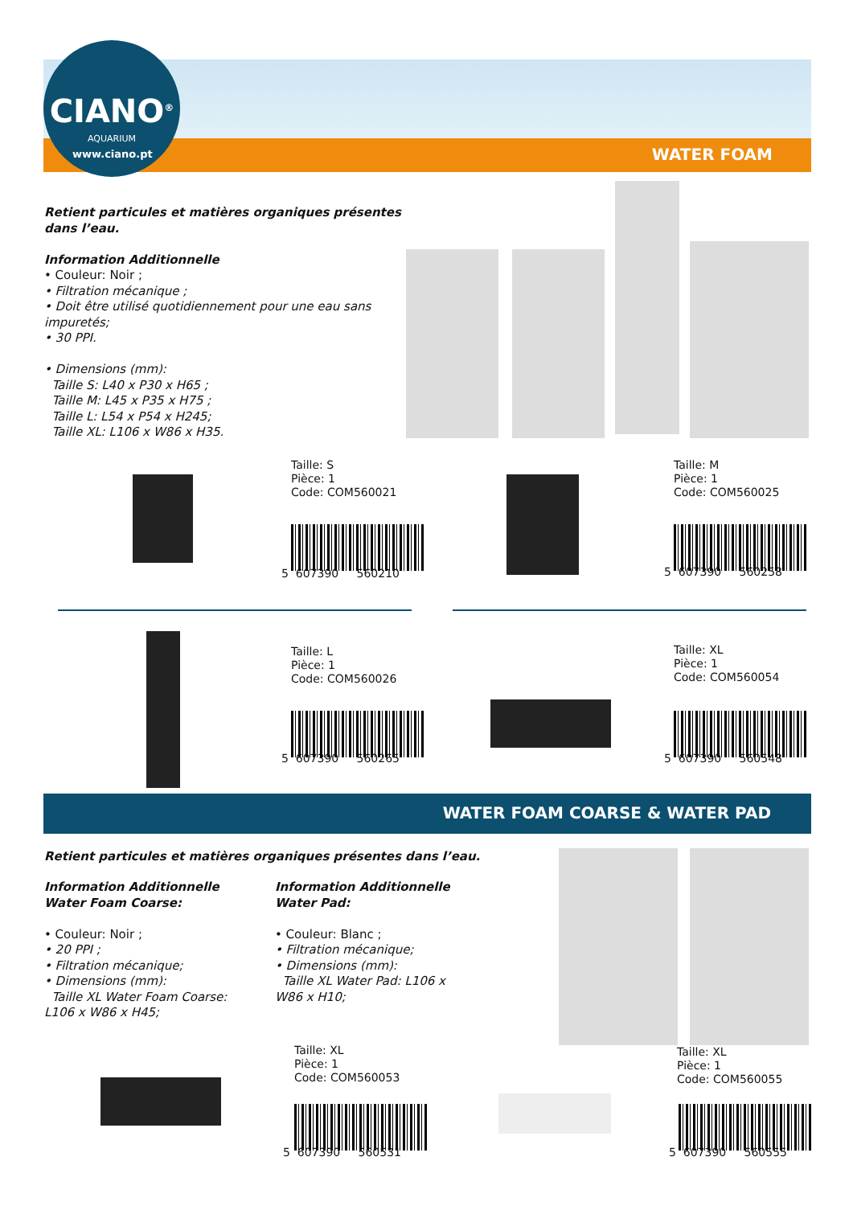CIANO<sup>®</sup>
AQUARIUM
www.ciano.pt WATER FOAM
Retient particules et matières organiques présentes dans l’eau.
Information Additionnelle
• Couleur: Noir ;
• Filtration mécanique ;
• Doit être utilisé quotidiennement pour une eau sans impuretés;
• 30 PPI.
• Dimensions (mm):
Taille S: L40 x P30 x H65 ;
Taille M: L45 x P35 x H75 ;
Taille L: L54 x P54 x H245;
Taille XL: L106 x W86 x H35.
Taille: S
Pièce: 1
Code: COM560021
5 607390 560210
Taille: M
Pièce: 1
Code: COM560025
5 607390 560258
Taille: L
Pièce: 1
Code: COM560026
5 607390 560265
Taille: XL
Pièce: 1
Code: COM560054
5 607390 560548
WATER FOAM COARSE & WATER PAD
Retient particules et matières organiques présentes dans l’eau.
Information Additionnelle Water Foam Coarse:
• Couleur: Noir ;
• 20 PPI ;
• Filtration mécanique;
• Dimensions (mm):
Taille XL Water Foam Coarse: L106 x W86 x H45;
Information Additionnelle Water Pad:
• Couleur: Blanc ;
• Filtration mécanique;
• Dimensions (mm):
Taille XL Water Pad: L106 x W86 x H10;
Taille: XL
Pièce: 1
Code: COM560053
5 607390 560531
Taille: XL
Pièce: 1
Code: COM560055
5 607390 560555